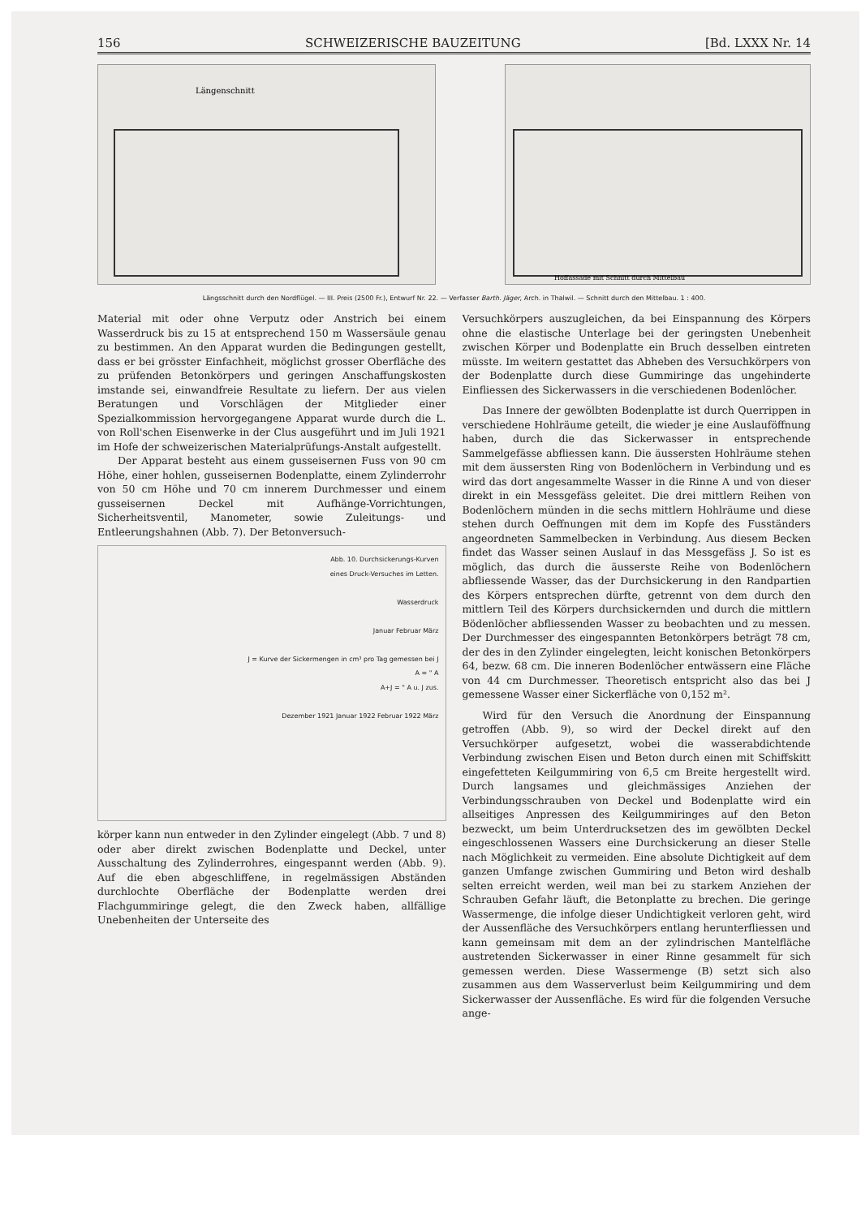156 SCHWEIZERISCHE BAUZEITUNG [Bd. LXXX Nr. 14
Längenschnitt
Hoffassade mit Schnitt durch Mittelbau
Längsschnitt durch den Nordflügel. — III. Preis (2500 Fr.), Entwurf Nr. 22. — Verfasser Barth. Jäger, Arch. in Thalwil. — Schnitt durch den Mittelbau. 1 : 400.
Material mit oder ohne Verputz oder Anstrich bei einem Wasserdruck bis zu 15 at entsprechend 150 m Wassersäule genau zu bestimmen. An den Apparat wurden die Bedingungen gestellt, dass er bei grösster Einfachheit, möglichst grosser Oberfläche des zu prüfenden Betonkörpers und geringen Anschaffungskosten imstande sei, einwandfreie Resultate zu liefern. Der aus vielen Beratungen und Vorschlägen der Mitglieder einer Spezialkommission hervorgegangene Apparat wurde durch die L. von Roll'schen Eisenwerke in der Clus ausgeführt und im Juli 1921 im Hofe der schweizerischen Materialprüfungs-Anstalt aufgestellt.
Der Apparat besteht aus einem gusseisernen Fuss von 90 cm Höhe, einer hohlen, gusseisernen Bodenplatte, einem Zylinderrohr von 50 cm Höhe und 70 cm innerem Durchmesser und einem gusseisernen Deckel mit Aufhänge-Vorrichtungen, Sicherheitsventil, Manometer, sowie Zuleitungs- und Entleerungshahnen (Abb. 7). Der Betonversuch-
Abb. 10. Durchsickerungs-Kurven
eines Druck-Versuches im Letten.
Wasserdruck
Januar Februar März
J = Kurve der Sickermengen in cm³ pro Tag gemessen bei J
A = " A
A+J = " A u. J zus.
Dezember 1921 Januar 1922 Februar 1922 März
körper kann nun entweder in den Zylinder eingelegt (Abb. 7 und 8) oder aber direkt zwischen Bodenplatte und Deckel, unter Ausschaltung des Zylinderrohres, eingespannt werden (Abb. 9). Auf die eben abgeschliffene, in regelmässigen Abständen durchlochte Oberfläche der Bodenplatte werden drei Flachgummiringe gelegt, die den Zweck haben, allfällige Unebenheiten der Unterseite des
Versuchkörpers auszugleichen, da bei Einspannung des Körpers ohne die elastische Unterlage bei der geringsten Unebenheit zwischen Körper und Bodenplatte ein Bruch desselben eintreten müsste. Im weitern gestattet das Abheben des Versuchkörpers von der Bodenplatte durch diese Gummiringe das ungehinderte Einfliessen des Sickerwassers in die verschiedenen Bodenlöcher.
Das Innere der gewölbten Bodenplatte ist durch Querrippen in verschiedene Hohlräume geteilt, die wieder je eine Auslauföffnung haben, durch die das Sickerwasser in entsprechende Sammelgefässe abfliessen kann. Die äussersten Hohlräume stehen mit dem äussersten Ring von Bodenlöchern in Verbindung und es wird das dort angesammelte Wasser in die Rinne A und von dieser direkt in ein Messgefäss geleitet. Die drei mittlern Reihen von Bodenlöchern münden in die sechs mittlern Hohlräume und diese stehen durch Oeffnungen mit dem im Kopfe des Fusständers angeordneten Sammelbecken in Verbindung. Aus diesem Becken findet das Wasser seinen Auslauf in das Messgefäss J. So ist es möglich, das durch die äusserste Reihe von Bodenlöchern abfliessende Wasser, das der Durchsickerung in den Randpartien des Körpers entsprechen dürfte, getrennt von dem durch den mittlern Teil des Körpers durchsickernden und durch die mittlern Bödenlöcher abfliessenden Wasser zu beobachten und zu messen. Der Durchmesser des eingespannten Betonkörpers beträgt 78 cm, der des in den Zylinder eingelegten, leicht konischen Betonkörpers 64, bezw. 68 cm. Die inneren Bodenlöcher entwässern eine Fläche von 44 cm Durchmesser. Theoretisch entspricht also das bei J gemessene Wasser einer Sickerfläche von 0,152 m².
Wird für den Versuch die Anordnung der Einspannung getroffen (Abb. 9), so wird der Deckel direkt auf den Versuchkörper aufgesetzt, wobei die wasserabdichtende Verbindung zwischen Eisen und Beton durch einen mit Schiffskitt eingefetteten Keilgummiring von 6,5 cm Breite hergestellt wird. Durch langsames und gleichmässiges Anziehen der Verbindungsschrauben von Deckel und Bodenplatte wird ein allseitiges Anpressen des Keilgummiringes auf den Beton bezweckt, um beim Unterdrucksetzen des im gewölbten Deckel eingeschlossenen Wassers eine Durchsickerung an dieser Stelle nach Möglichkeit zu vermeiden. Eine absolute Dichtigkeit auf dem ganzen Umfange zwischen Gummiring und Beton wird deshalb selten erreicht werden, weil man bei zu starkem Anziehen der Schrauben Gefahr läuft, die Betonplatte zu brechen. Die geringe Wassermenge, die infolge dieser Undichtigkeit verloren geht, wird der Aussenfläche des Versuchkörpers entlang herunterfliessen und kann gemeinsam mit dem an der zylindrischen Mantelfläche austretenden Sickerwasser in einer Rinne gesammelt für sich gemessen werden. Diese Wassermenge (B) setzt sich also zusammen aus dem Wasserverlust beim Keilgummiring und dem Sickerwasser der Aussenfläche. Es wird für die folgenden Versuche ange-